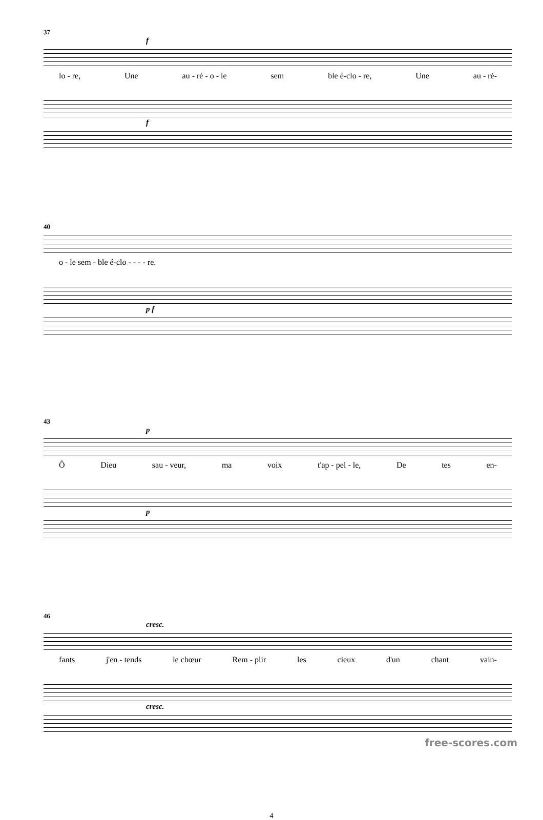37
f
lo - re, Une au - ré - o - le sem ble é-clo - re, Une au - ré-
f
40
o - le sem - ble é-clo - - - - re.
p f
43
p
Ô Dieu sau - veur, ma voix t'ap - pel - le, De tes en-
p
46
cresc.
fants j'en - tends le chœur Rem - plir les cieux d'un chant vain-
cresc.
4
free-scores.com